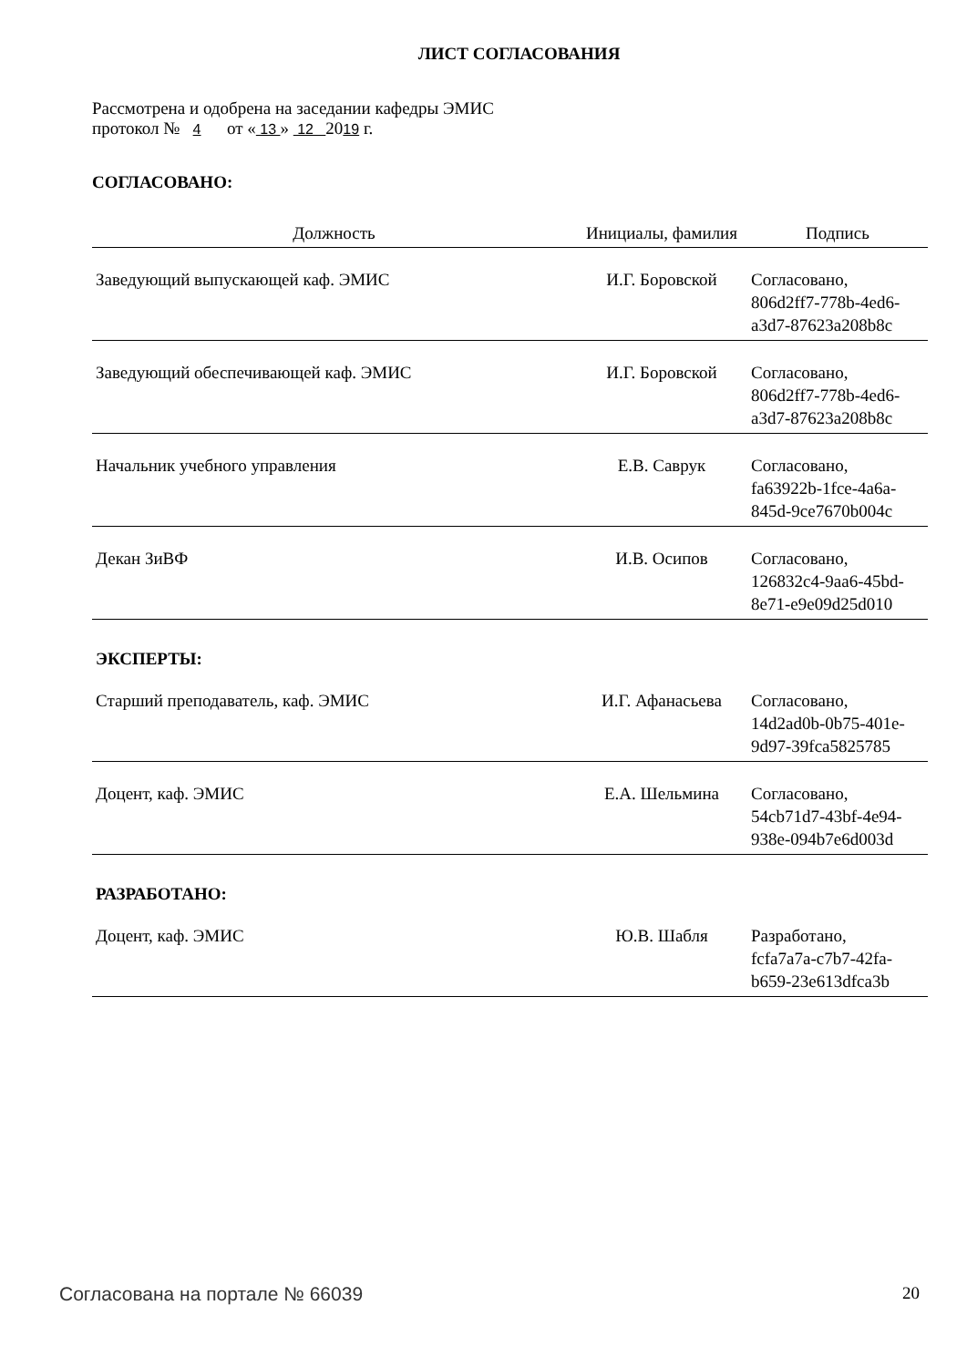ЛИСТ СОГЛАСОВАНИЯ
Рассмотрена и одобрена на заседании кафедры ЭМИС
протокол № 4 от « 13 » 12 2019 г.
СОГЛАСОВАНО:
| Должность | Инициалы, фамилия | Подпись |
| --- | --- | --- |
| Заведующий выпускающей каф. ЭМИС | И.Г. Боровской | Согласовано, 806d2ff7-778b-4ed6- a3d7-87623a208b8c |
| Заведующий обеспечивающей каф. ЭМИС | И.Г. Боровской | Согласовано, 806d2ff7-778b-4ed6- a3d7-87623a208b8c |
| Начальник учебного управления | Е.В. Саврук | Согласовано, fa63922b-1fce-4a6a- 845d-9ce7670b004c |
| Декан ЗиВФ | И.В. Осипов | Согласовано, 126832c4-9aa6-45bd- 8e71-e9e09d25d010 |
ЭКСПЕРТЫ:
| Старший преподаватель, каф. ЭМИС | И.Г. Афанасьева | Согласовано, 14d2ad0b-0b75-401e- 9d97-39fca5825785 |
| Доцент, каф. ЭМИС | Е.А. Шельмина | Согласовано, 54cb71d7-43bf-4e94- 938e-094b7e6d003d |
РАЗРАБОТАНО:
| Доцент, каф. ЭМИС | Ю.В. Шабля | Разработано, fcfa7a7a-c7b7-42fa- b659-23e613dfca3b |
Согласована на портале № 66039 20